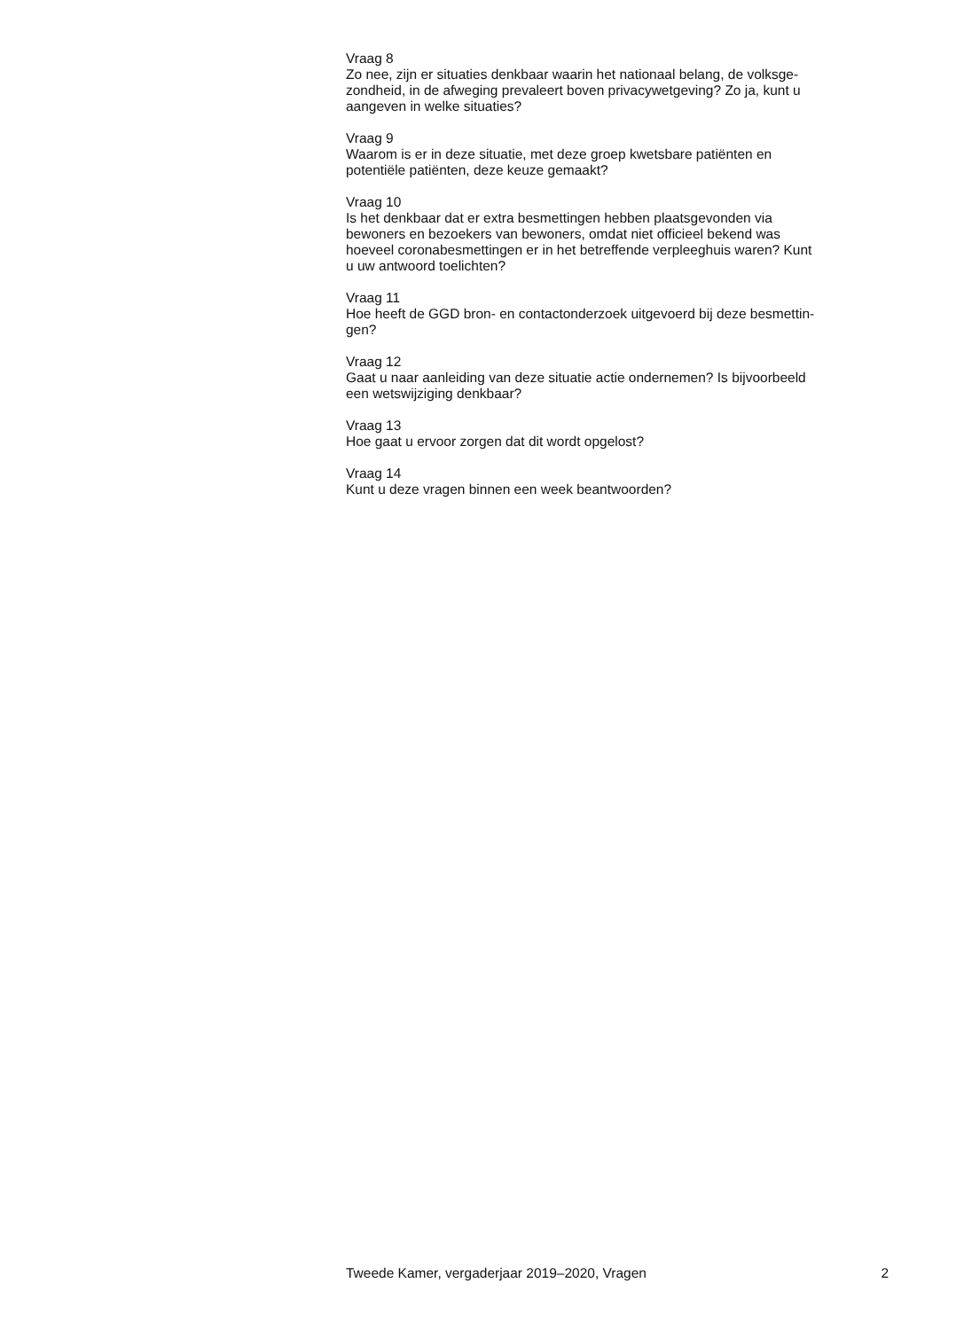Vraag 8
Zo nee, zijn er situaties denkbaar waarin het nationaal belang, de volksge-
zondheid, in de afweging prevaleert boven privacywetgeving? Zo ja, kunt u
aangeven in welke situaties?
Vraag 9
Waarom is er in deze situatie, met deze groep kwetsbare patiënten en
potentiële patiënten, deze keuze gemaakt?
Vraag 10
Is het denkbaar dat er extra besmettingen hebben plaatsgevonden via
bewoners en bezoekers van bewoners, omdat niet officieel bekend was
hoeveel coronabesmettingen er in het betreffende verpleeghuis waren? Kunt
u uw antwoord toelichten?
Vraag 11
Hoe heeft de GGD bron- en contactonderzoek uitgevoerd bij deze besmettin-
gen?
Vraag 12
Gaat u naar aanleiding van deze situatie actie ondernemen? Is bijvoorbeeld
een wetswijziging denkbaar?
Vraag 13
Hoe gaat u ervoor zorgen dat dit wordt opgelost?
Vraag 14
Kunt u deze vragen binnen een week beantwoorden?
Tweede Kamer, vergaderjaar 2019–2020, Vragen 2